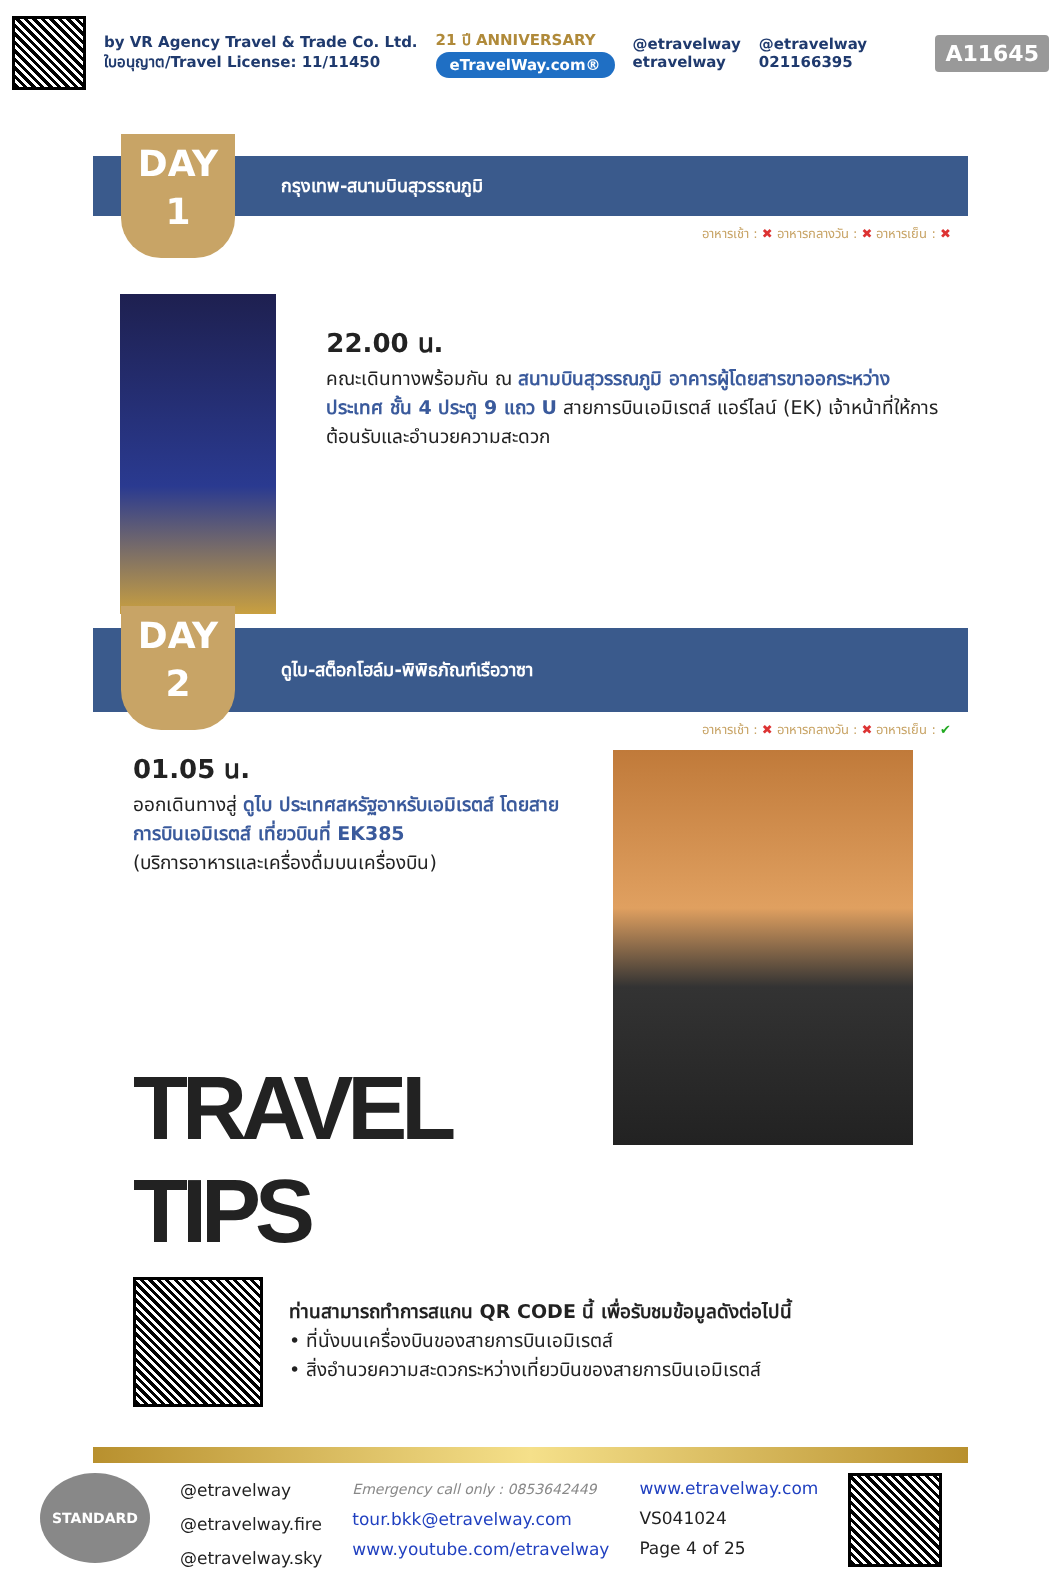by VR Agency Travel & Trade Co. Ltd.
ใบอนุญาต/Travel License: 11/11450
21 ปี ANNIVERSARY
eTravelWay.com®
@etravelway
etravelway
@etravelway
021166395
A11645
DAY
1
กรุงเทพ-สนามบินสุวรรณภูมิ
อาหารเช้า : ✖ อาหารกลางวัน : ✖ อาหารเย็น : ✖
22.00 น.
คณะเดินทางพร้อมกัน ณ สนามบินสุวรรณภูมิ อาคารผู้โดยสารขาออกระหว่างประเทศ ชั้น 4 ประตู 9 แถว U สายการบินเอมิเรตส์ แอร์ไลน์ (EK) เจ้าหน้าที่ให้การต้อนรับและอำนวยความสะดวก
DAY
2
ดูไบ-สต็อกโฮล์ม-พิพิธภัณฑ์เรือวาซา
อาหารเช้า : ✖ อาหารกลางวัน : ✖ อาหารเย็น : ✔
01.05 น.
ออกเดินทางสู่ ดูไบ ประเทศสหรัฐอาหรับเอมิเรตส์ โดยสายการบินเอมิเรตส์ เที่ยวบินที่ EK385
(บริการอาหารและเครื่องดื่มบนเครื่องบิน)
TRAVEL TIPS
ท่านสามารถทำการสแกน QR CODE นี้ เพื่อรับชมข้อมูลดังต่อไปนี้
• ที่นั่งบนเครื่องบินของสายการบินเอมิเรตส์
• สิ่งอำนวยความสะดวกระหว่างเที่ยวบินของสายการบินเอมิเรตส์
STANDARD
@etravelway
@etravelway.fire
@etravelway.sky
Emergency call only : 0853642449
tour.bkk@etravelway.com
www.youtube.com/etravelway
www.etravelway.com
VS041024
Page 4 of 25